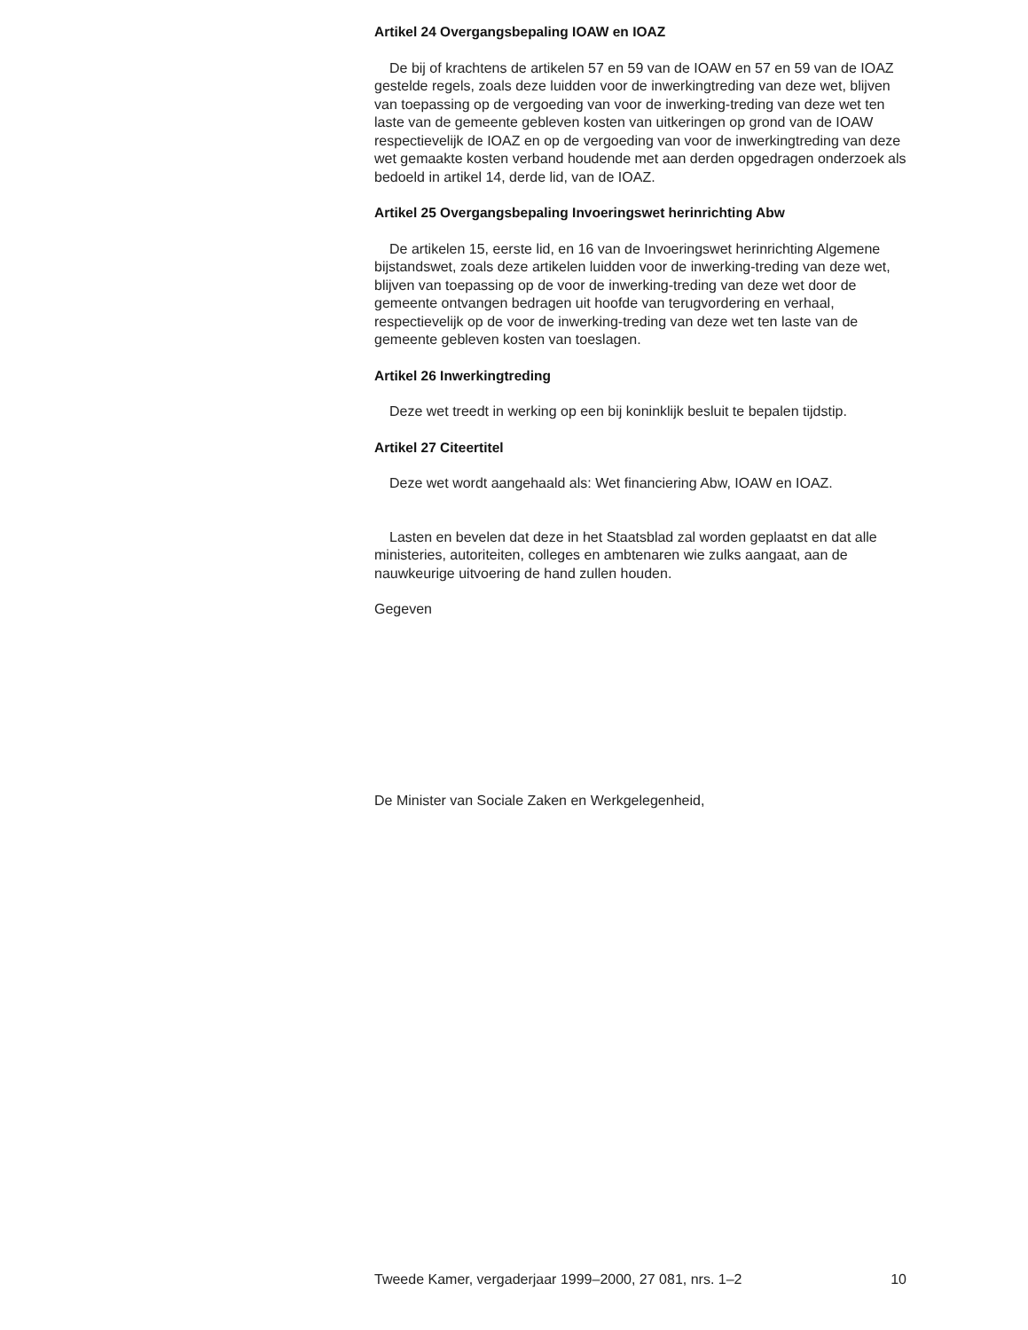Artikel 24 Overgangsbepaling IOAW en IOAZ
De bij of krachtens de artikelen 57 en 59 van de IOAW en 57 en 59 van de IOAZ gestelde regels, zoals deze luidden voor de inwerkingtreding van deze wet, blijven van toepassing op de vergoeding van voor de inwerking-treding van deze wet ten laste van de gemeente gebleven kosten van uitkeringen op grond van de IOAW respectievelijk de IOAZ en op de vergoeding van voor de inwerkingtreding van deze wet gemaakte kosten verband houdende met aan derden opgedragen onderzoek als bedoeld in artikel 14, derde lid, van de IOAZ.
Artikel 25 Overgangsbepaling Invoeringswet herinrichting Abw
De artikelen 15, eerste lid, en 16 van de Invoeringswet herinrichting Algemene bijstandswet, zoals deze artikelen luidden voor de inwerking-treding van deze wet, blijven van toepassing op de voor de inwerking-treding van deze wet door de gemeente ontvangen bedragen uit hoofde van terugvordering en verhaal, respectievelijk op de voor de inwerking-treding van deze wet ten laste van de gemeente gebleven kosten van toeslagen.
Artikel 26 Inwerkingtreding
Deze wet treedt in werking op een bij koninklijk besluit te bepalen tijdstip.
Artikel 27 Citeertitel
Deze wet wordt aangehaald als: Wet financiering Abw, IOAW en IOAZ.
Lasten en bevelen dat deze in het Staatsblad zal worden geplaatst en dat alle ministeries, autoriteiten, colleges en ambtenaren wie zulks aangaat, aan de nauwkeurige uitvoering de hand zullen houden.
Gegeven
De Minister van Sociale Zaken en Werkgelegenheid,
Tweede Kamer, vergaderjaar 1999–2000, 27 081, nrs. 1–2 10